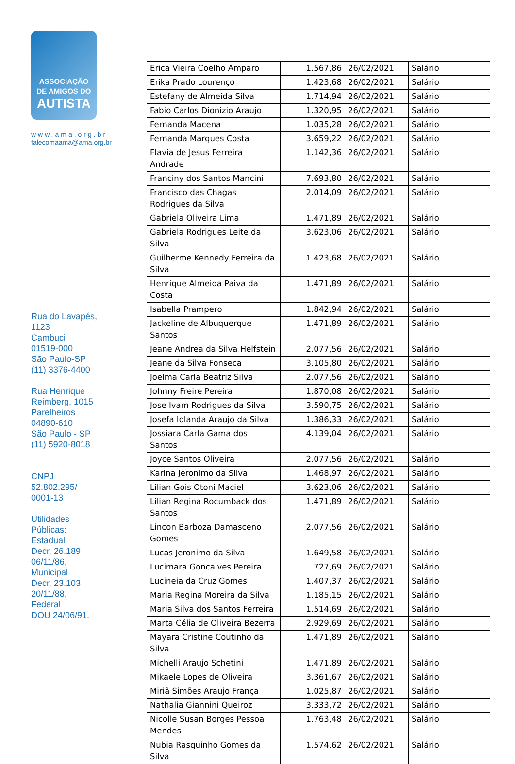ASSOCIAÇÃO
DE AMIGOS DO
AUTISTA
www.ama.org.br
falecomaama@ama.org.br
Rua do Lavapés,
1123
Cambuci
01519-000
São Paulo-SP
(11) 3376-4400
Rua Henrique
Reimberg, 1015
Parelheiros
04890-610
São Paulo - SP
(11) 5920-8018
CNPJ
52.802.295/
0001-13
Utilidades
Públicas:
Estadual
Decr. 26.189
06/11/86,
Municipal
Decr. 23.103
20/11/88,
Federal
DOU 24/06/91.
| Erica Vieira Coelho Amparo | 1.567,86 | 26/02/2021 | Salário |
| Erika Prado Lourenço | 1.423,68 | 26/02/2021 | Salário |
| Estefany de Almeida Silva | 1.714,94 | 26/02/2021 | Salário |
| Fabio Carlos Dionizio Araujo | 1.320,95 | 26/02/2021 | Salário |
| Fernanda Macena | 1.035,28 | 26/02/2021 | Salário |
| Fernanda Marques Costa | 3.659,22 | 26/02/2021 | Salário |
| Flavia de Jesus Ferreira Andrade | 1.142,36 | 26/02/2021 | Salário |
| Franciny dos Santos Mancini | 7.693,80 | 26/02/2021 | Salário |
| Francisco das Chagas Rodrigues da Silva | 2.014,09 | 26/02/2021 | Salário |
| Gabriela Oliveira Lima | 1.471,89 | 26/02/2021 | Salário |
| Gabriela Rodrigues Leite da Silva | 3.623,06 | 26/02/2021 | Salário |
| Guilherme Kennedy Ferreira da Silva | 1.423,68 | 26/02/2021 | Salário |
| Henrique Almeida Paiva da Costa | 1.471,89 | 26/02/2021 | Salário |
| Isabella Prampero | 1.842,94 | 26/02/2021 | Salário |
| Jackeline de Albuquerque Santos | 1.471,89 | 26/02/2021 | Salário |
| Jeane Andrea da Silva Helfstein | 2.077,56 | 26/02/2021 | Salário |
| Jeane da Silva Fonseca | 3.105,80 | 26/02/2021 | Salário |
| Joelma Carla Beatriz Silva | 2.077,56 | 26/02/2021 | Salário |
| Johnny Freire Pereira | 1.870,08 | 26/02/2021 | Salário |
| Jose Ivam Rodrigues da Silva | 3.590,75 | 26/02/2021 | Salário |
| Josefa Iolanda Araujo da Silva | 1.386,33 | 26/02/2021 | Salário |
| Jossiara Carla Gama dos Santos | 4.139,04 | 26/02/2021 | Salário |
| Joyce Santos Oliveira | 2.077,56 | 26/02/2021 | Salário |
| Karina Jeronimo da Silva | 1.468,97 | 26/02/2021 | Salário |
| Lilian Gois Otoni Maciel | 3.623,06 | 26/02/2021 | Salário |
| Lilian Regina Rocumback dos Santos | 1.471,89 | 26/02/2021 | Salário |
| Lincon Barboza Damasceno Gomes | 2.077,56 | 26/02/2021 | Salário |
| Lucas Jeronimo da Silva | 1.649,58 | 26/02/2021 | Salário |
| Lucimara Goncalves Pereira | 727,69 | 26/02/2021 | Salário |
| Lucineia da Cruz Gomes | 1.407,37 | 26/02/2021 | Salário |
| Maria Regina Moreira da Silva | 1.185,15 | 26/02/2021 | Salário |
| Maria Silva dos Santos Ferreira | 1.514,69 | 26/02/2021 | Salário |
| Marta Célia de Oliveira Bezerra | 2.929,69 | 26/02/2021 | Salário |
| Mayara Cristine Coutinho da Silva | 1.471,89 | 26/02/2021 | Salário |
| Michelli Araujo Schetini | 1.471,89 | 26/02/2021 | Salário |
| Mikaele Lopes de Oliveira | 3.361,67 | 26/02/2021 | Salário |
| Miriã Simões Araujo França | 1.025,87 | 26/02/2021 | Salário |
| Nathalia Giannini Queiroz | 3.333,72 | 26/02/2021 | Salário |
| Nicolle Susan Borges Pessoa Mendes | 1.763,48 | 26/02/2021 | Salário |
| Nubia Rasquinho Gomes da Silva | 1.574,62 | 26/02/2021 | Salário |